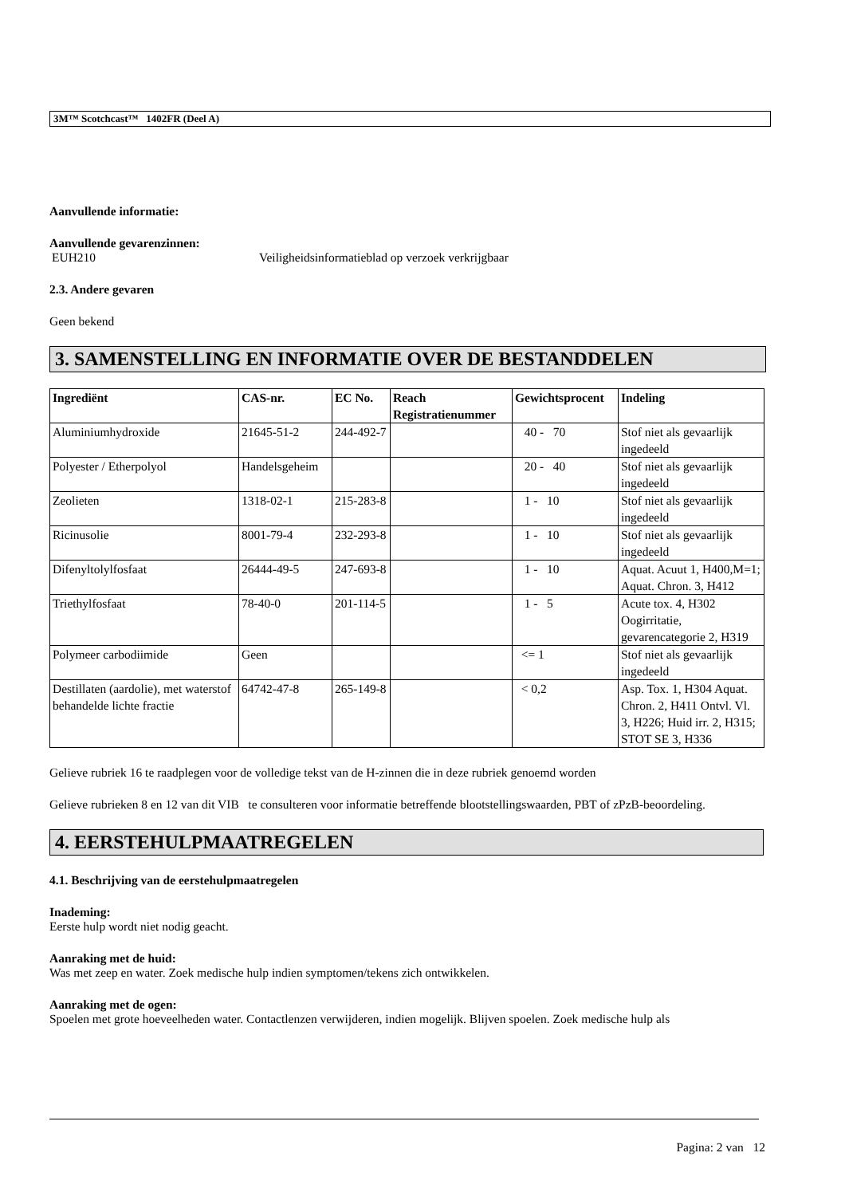3M™ Scotchcast™ 1402FR (Deel A)
Aanvullende informatie:
Aanvullende gevarenzinnen:
EUH210 Veiligheidsinformatieblad op verzoek verkrijgbaar
2.3. Andere gevaren
Geen bekend
3. SAMENSTELLING EN INFORMATIE OVER DE BESTANDDELEN
| Ingrediënt | CAS-nr. | EC No. | Reach Registratienummer | Gewichtsprocent | Indeling |
| --- | --- | --- | --- | --- | --- |
| Aluminiumhydroxide | 21645-51-2 | 244-492-7 | | 40 - 70 | Stof niet als gevaarlijk ingedeeld |
| Polyester / Etherpolyol | Handelsgeheim | | | 20 - 40 | Stof niet als gevaarlijk ingedeeld |
| Zeolieten | 1318-02-1 | 215-283-8 | | 1 - 10 | Stof niet als gevaarlijk ingedeeld |
| Ricinusolie | 8001-79-4 | 232-293-8 | | 1 - 10 | Stof niet als gevaarlijk ingedeeld |
| Difenyltolylfosfaat | 26444-49-5 | 247-693-8 | | 1 - 10 | Aquat. Acuut 1, H400,M=1; Aquat. Chron. 3, H412 |
| Triethylfosfaat | 78-40-0 | 201-114-5 | | 1 - 5 | Acute tox. 4, H302 Oogirritatie, gevarencategorie 2, H319 |
| Polymeer carbodiimide | Geen | | | <= 1 | Stof niet als gevaarlijk ingedeeld |
| Destillaten (aardolie), met waterstof behandelde lichte fractie | 64742-47-8 | 265-149-8 | | < 0,2 | Asp. Tox. 1, H304 Aquat. Chron. 2, H411 Ontvl. Vl. 3, H226; Huid irr. 2, H315; STOT SE 3, H336 |
Gelieve rubriek 16 te raadplegen voor de volledige tekst van de H-zinnen die in deze rubriek genoemd worden
Gelieve rubrieken 8 en 12 van dit VIB te consulteren voor informatie betreffende blootstellingswaarden, PBT of zPzB-beoordeling.
4. EERSTEHULPMAATREGELEN
4.1. Beschrijving van de eerstehulpmaatregelen
Inademing:
Eerste hulp wordt niet nodig geacht.
Aanraking met de huid:
Was met zeep en water. Zoek medische hulp indien symptomen/tekens zich ontwikkelen.
Aanraking met de ogen:
Spoelen met grote hoeveelheden water. Contactlenzen verwijderen, indien mogelijk. Blijven spoelen. Zoek medische hulp als
Pagina: 2 van 12